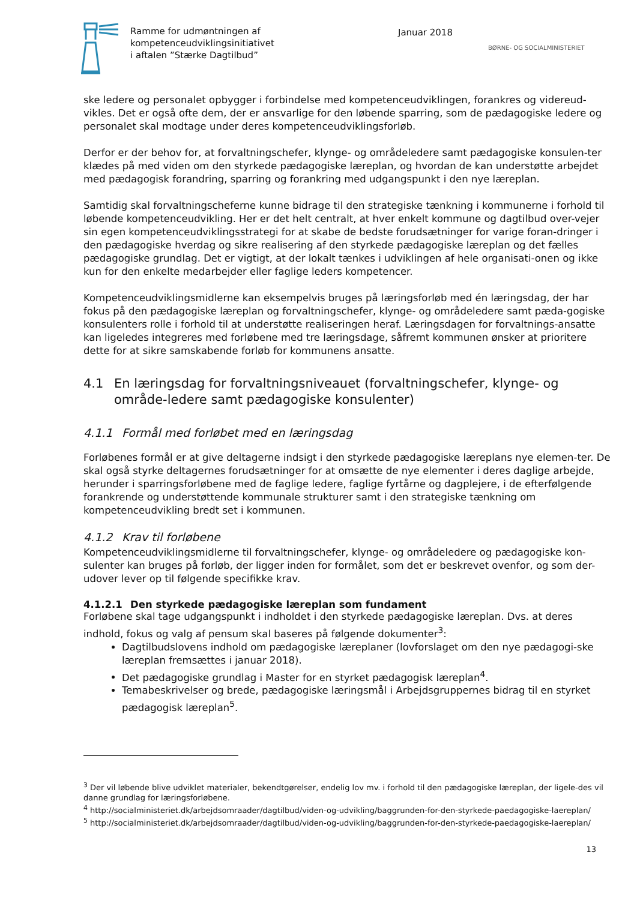Ramme for udmøntningen af
kompetenceudviklingsinitiativet
i aftalen ”Stærke Dagtilbud”
Januar 2018
BØRNE- OG SOCIALMINISTERIET
ske ledere og personalet opbygger i forbindelse med kompetenceudviklingen, forankres og videreud-vikles. Det er også ofte dem, der er ansvarlige for den løbende sparring, som de pædagogiske ledere og personalet skal modtage under deres kompetenceudviklingsforløb.
Derfor er der behov for, at forvaltningschefer, klynge- og områdeledere samt pædagogiske konsulen-ter klædes på med viden om den styrkede pædagogiske læreplan, og hvordan de kan understøtte arbejdet med pædagogisk forandring, sparring og forankring med udgangspunkt i den nye læreplan.
Samtidig skal forvaltningscheferne kunne bidrage til den strategiske tænkning i kommunerne i forhold til løbende kompetenceudvikling. Her er det helt centralt, at hver enkelt kommune og dagtilbud over-vejer sin egen kompetenceudviklingsstrategi for at skabe de bedste forudsætninger for varige foran-dringer i den pædagogiske hverdag og sikre realisering af den styrkede pædagogiske læreplan og det fælles pædagogiske grundlag. Det er vigtigt, at der lokalt tænkes i udviklingen af hele organisati-onen og ikke kun for den enkelte medarbejder eller faglige leders kompetencer.
Kompetenceudviklingsmidlerne kan eksempelvis bruges på læringsforløb med én læringsdag, der har fokus på den pædagogiske læreplan og forvaltningschefer, klynge- og områdeledere samt pæda-gogiske konsulenters rolle i forhold til at understøtte realiseringen heraf. Læringsdagen for forvaltnings-ansatte kan ligeledes integreres med forløbene med tre læringsdage, såfremt kommunen ønsker at prioritere dette for at sikre samskabende forløb for kommunens ansatte.
4.1 En læringsdag for forvaltningsniveauet (forvaltningschefer, klynge- og område-ledere samt pædagogiske konsulenter)
4.1.1 Formål med forløbet med en læringsdag
Forløbenes formål er at give deltagerne indsigt i den styrkede pædagogiske læreplans nye elemen-ter. De skal også styrke deltagernes forudsætninger for at omsætte de nye elementer i deres daglige arbejde, herunder i sparringsforløbene med de faglige ledere, faglige fyrtårne og dagplejere, i de efterfølgende forankrende og understøttende kommunale strukturer samt i den strategiske tænkning om kompetenceudvikling bredt set i kommunen.
4.1.2 Krav til forløbene
Kompetenceudviklingsmidlerne til forvaltningschefer, klynge- og områdeledere og pædagogiske kon-sulenter kan bruges på forløb, der ligger inden for formålet, som det er beskrevet ovenfor, og som der-udover lever op til følgende specifikke krav.
4.1.2.1 Den styrkede pædagogiske læreplan som fundament
Forløbene skal tage udgangspunkt i indholdet i den styrkede pædagogiske læreplan. Dvs. at deres indhold, fokus og valg af pensum skal baseres på følgende dokumenter<sup>3</sup>:
Dagtilbudslovens indhold om pædagogiske læreplaner (lovforslaget om den nye pædagogi-ske læreplan fremsættes i januar 2018).
Det pædagogiske grundlag i Master for en styrket pædagogisk læreplan<sup>4</sup>.
Temabeskrivelser og brede, pædagogiske læringsmål i Arbejdsgruppernes bidrag til en styrket pædagogisk læreplan<sup>5</sup>.
<sup>3</sup> Der vil løbende blive udviklet materialer, bekendtgørelser, endelig lov mv. i forhold til den pædagogiske læreplan, der ligele-des vil danne grundlag for læringsforløbene.
<sup>4</sup> http://socialministeriet.dk/arbejdsomraader/dagtilbud/viden-og-udvikling/baggrunden-for-den-styrkede-paedagogiske-laereplan/
<sup>5</sup> http://socialministeriet.dk/arbejdsomraader/dagtilbud/viden-og-udvikling/baggrunden-for-den-styrkede-paedagogiske-laereplan/
13